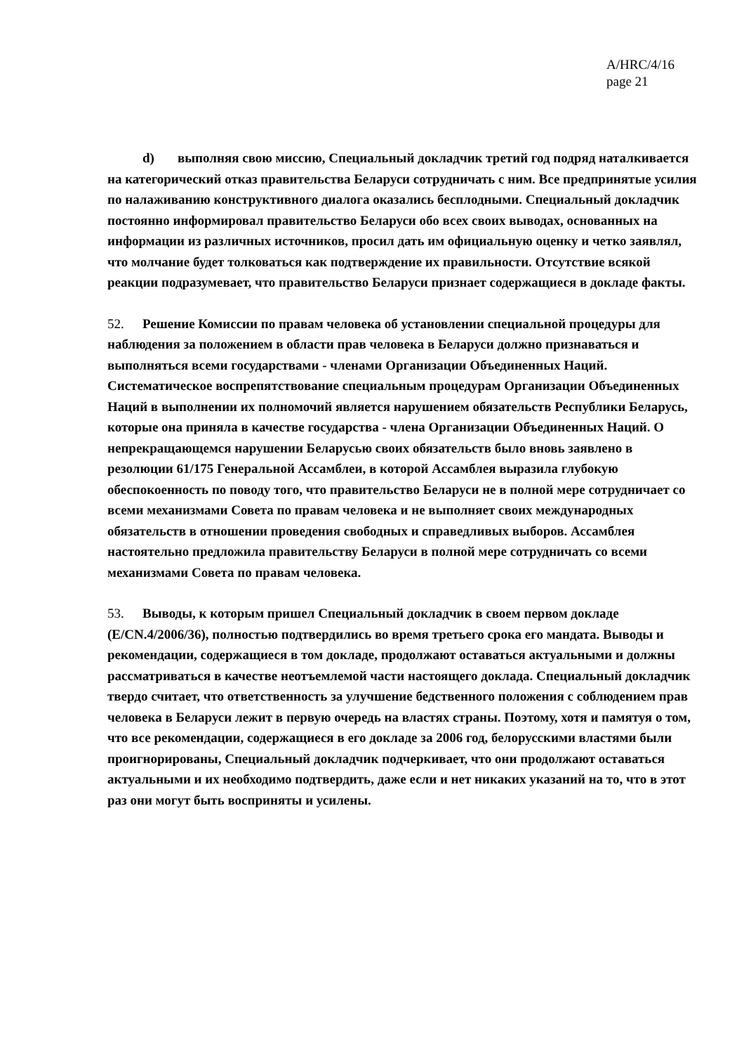A/HRC/4/16
page 21
d) выполняя свою миссию, Специальный докладчик третий год подряд наталкивается на категорический отказ правительства Беларуси сотрудничать с ним. Все предпринятые усилия по налаживанию конструктивного диалога оказались бесплодными. Специальный докладчик постоянно информировал правительство Беларуси обо всех своих выводах, основанных на информации из различных источников, просил дать им официальную оценку и четко заявлял, что молчание будет толковаться как подтверждение их правильности. Отсутствие всякой реакции подразумевает, что правительство Беларуси признает содержащиеся в докладе факты.
52. Решение Комиссии по правам человека об установлении специальной процедуры для наблюдения за положением в области прав человека в Беларуси должно признаваться и выполняться всеми государствами - членами Организации Объединенных Наций. Систематическое воспрепятствование специальным процедурам Организации Объединенных Наций в выполнении их полномочий является нарушением обязательств Республики Беларусь, которые она приняла в качестве государства - члена Организации Объединенных Наций. О непрекращающемся нарушении Беларусью своих обязательств было вновь заявлено в резолюции 61/175 Генеральной Ассамблеи, в которой Ассамблея выразила глубокую обеспокоенность по поводу того, что правительство Беларуси не в полной мере сотрудничает со всеми механизмами Совета по правам человека и не выполняет своих международных обязательств в отношении проведения свободных и справедливых выборов. Ассамблея настоятельно предложила правительству Беларуси в полной мере сотрудничать со всеми механизмами Совета по правам человека.
53. Выводы, к которым пришел Специальный докладчик в своем первом докладе (E/CN.4/2006/36), полностью подтвердились во время третьего срока его мандата. Выводы и рекомендации, содержащиеся в том докладе, продолжают оставаться актуальными и должны рассматриваться в качестве неотъемлемой части настоящего доклада. Специальный докладчик твердо считает, что ответственность за улучшение бедственного положения с соблюдением прав человека в Беларуси лежит в первую очередь на властях страны. Поэтому, хотя и памятуя о том, что все рекомендации, содержащиеся в его докладе за 2006 год, белорусскими властями были проигнорированы, Специальный докладчик подчеркивает, что они продолжают оставаться актуальными и их необходимо подтвердить, даже если и нет никаких указаний на то, что в этот раз они могут быть восприняты и усилены.